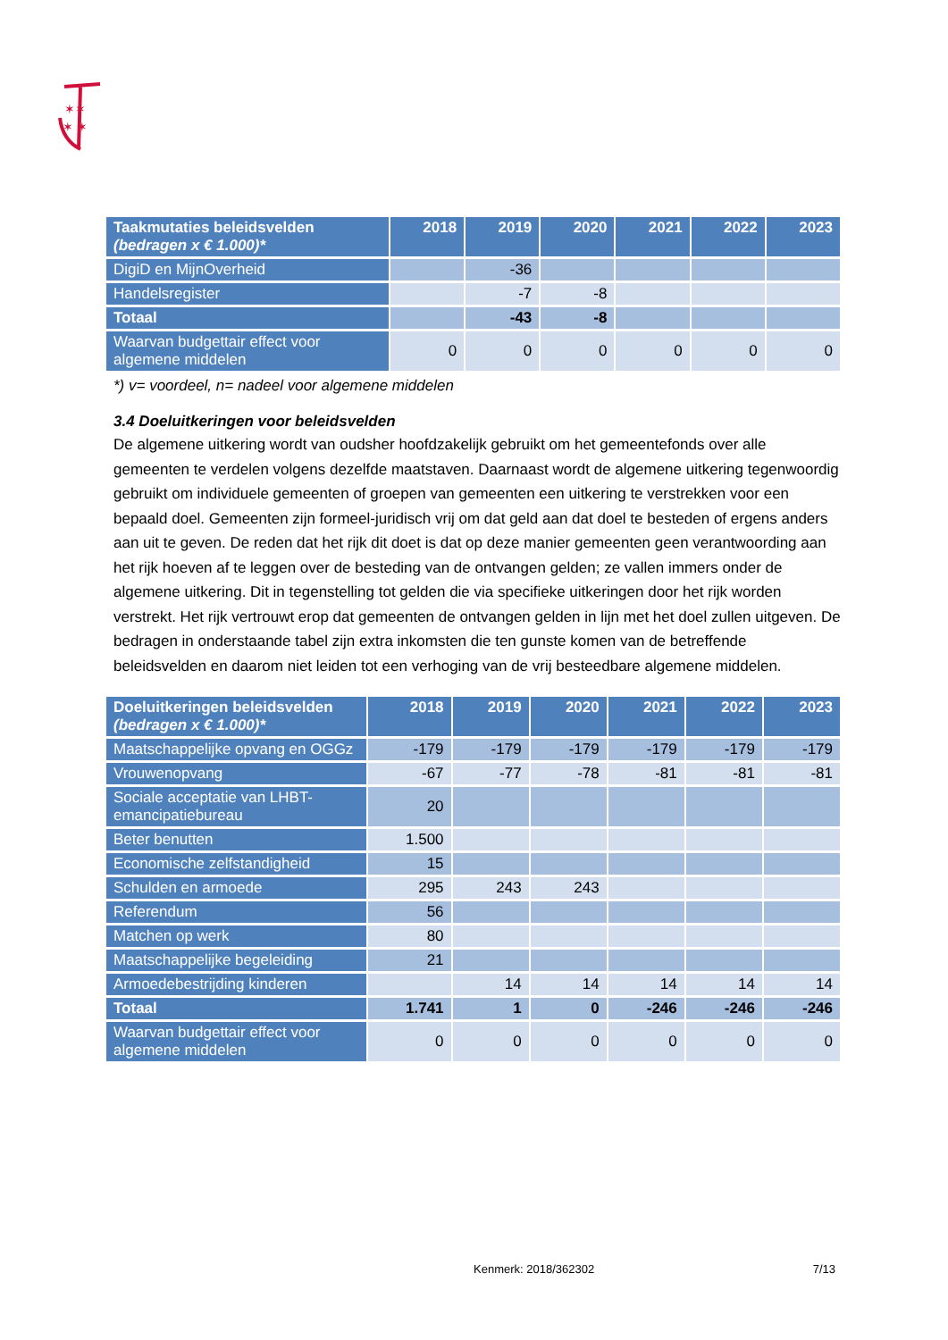✶✶
✶ ✶
| Taakmutaties beleidsvelden (bedragen x € 1.000)* | 2018 | 2019 | 2020 | 2021 | 2022 | 2023 |
| --- | --- | --- | --- | --- | --- | --- |
| DigiD en MijnOverheid | | -36 | | | | |
| Handelsregister | | -7 | -8 | | | |
| Totaal | | -43 | -8 | | | |
| Waarvan budgettair effect voor algemene middelen | 0 | 0 | 0 | 0 | 0 | 0 |
*) v= voordeel, n= nadeel voor algemene middelen
3.4 Doeluitkeringen voor beleidsvelden
De algemene uitkering wordt van oudsher hoofdzakelijk gebruikt om het gemeentefonds over alle gemeenten te verdelen volgens dezelfde maatstaven. Daarnaast wordt de algemene uitkering tegenwoordig gebruikt om individuele gemeenten of groepen van gemeenten een uitkering te verstrekken voor een bepaald doel. Gemeenten zijn formeel-juridisch vrij om dat geld aan dat doel te besteden of ergens anders aan uit te geven. De reden dat het rijk dit doet is dat op deze manier gemeenten geen verantwoording aan het rijk hoeven af te leggen over de besteding van de ontvangen gelden; ze vallen immers onder de algemene uitkering. Dit in tegenstelling tot gelden die via specifieke uitkeringen door het rijk worden verstrekt. Het rijk vertrouwt erop dat gemeenten de ontvangen gelden in lijn met het doel zullen uitgeven. De bedragen in onderstaande tabel zijn extra inkomsten die ten gunste komen van de betreffende beleidsvelden en daarom niet leiden tot een verhoging van de vrij besteedbare algemene middelen.
| Doeluitkeringen beleidsvelden (bedragen x € 1.000)* | 2018 | 2019 | 2020 | 2021 | 2022 | 2023 |
| --- | --- | --- | --- | --- | --- | --- |
| Maatschappelijke opvang en OGGz | -179 | -179 | -179 | -179 | -179 | -179 |
| Vrouwenopvang | -67 | -77 | -78 | -81 | -81 | -81 |
| Sociale acceptatie van LHBT-emancipatiebureau | 20 | | | | | |
| Beter benutten | 1.500 | | | | | |
| Economische zelfstandigheid | 15 | | | | | |
| Schulden en armoede | 295 | 243 | 243 | | | |
| Referendum | 56 | | | | | |
| Matchen op werk | 80 | | | | | |
| Maatschappelijke begeleiding | 21 | | | | | |
| Armoedebestrijding kinderen | | 14 | 14 | 14 | 14 | 14 |
| Totaal | 1.741 | 1 | 0 | -246 | -246 | -246 |
| Waarvan budgettair effect voor algemene middelen | 0 | 0 | 0 | 0 | 0 | 0 |
Kenmerk: 2018/362302 7/13